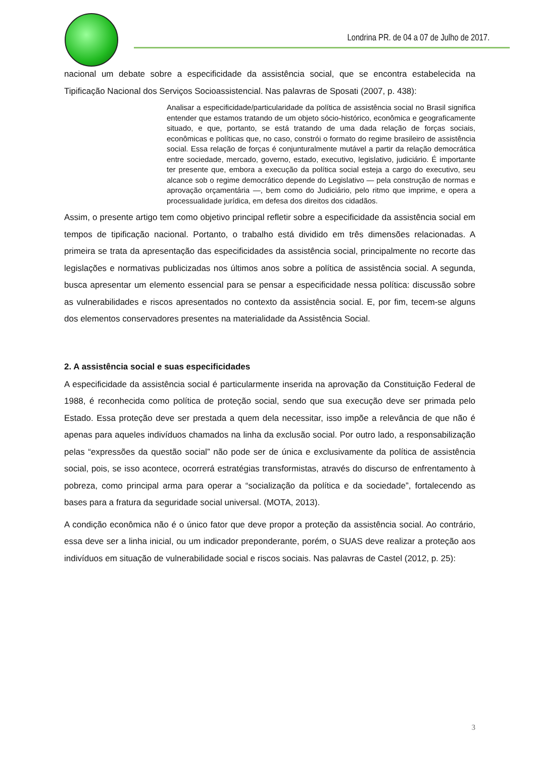Londrina PR. de 04 a 07 de Julho de 2017.
nacional um debate sobre a especificidade da assistência social, que se encontra estabelecida na Tipificação Nacional dos Serviços Socioassistencial. Nas palavras de Sposati (2007, p. 438):
Analisar a especificidade/particularidade da política de assistência social no Brasil significa entender que estamos tratando de um objeto sócio-histórico, econômica e geograficamente situado, e que, portanto, se está tratando de uma dada relação de forças sociais, econômicas e políticas que, no caso, constrói o formato do regime brasileiro de assistência social. Essa relação de forças é conjunturalmente mutável a partir da relação democrática entre sociedade, mercado, governo, estado, executivo, legislativo, judiciário. É importante ter presente que, embora a execução da política social esteja a cargo do executivo, seu alcance sob o regime democrático depende do Legislativo — pela construção de normas e aprovação orçamentária —, bem como do Judiciário, pelo ritmo que imprime, e opera a processualidade jurídica, em defesa dos direitos dos cidadãos.
Assim, o presente artigo tem como objetivo principal refletir sobre a especificidade da assistência social em tempos de tipificação nacional. Portanto, o trabalho está dividido em três dimensões relacionadas. A primeira se trata da apresentação das especificidades da assistência social, principalmente no recorte das legislações e normativas publicizadas nos últimos anos sobre a política de assistência social. A segunda, busca apresentar um elemento essencial para se pensar a especificidade nessa política: discussão sobre as vulnerabilidades e riscos apresentados no contexto da assistência social. E, por fim, tecem-se alguns dos elementos conservadores presentes na materialidade da Assistência Social.
2. A assistência social e suas especificidades
A especificidade da assistência social é particularmente inserida na aprovação da Constituição Federal de 1988, é reconhecida como política de proteção social, sendo que sua execução deve ser primada pelo Estado. Essa proteção deve ser prestada a quem dela necessitar, isso impõe a relevância de que não é apenas para aqueles indivíduos chamados na linha da exclusão social. Por outro lado, a responsabilização pelas “expressões da questão social” não pode ser de única e exclusivamente da política de assistência social, pois, se isso acontece, ocorrerá estratégias transformistas, através do discurso de enfrentamento à pobreza, como principal arma para operar a “socialização da política e da sociedade”, fortalecendo as bases para a fratura da seguridade social universal. (MOTA, 2013).
A condição econômica não é o único fator que deve propor a proteção da assistência social. Ao contrário, essa deve ser a linha inicial, ou um indicador preponderante, porém, o SUAS deve realizar a proteção aos indivíduos em situação de vulnerabilidade social e riscos sociais. Nas palavras de Castel (2012, p. 25):
3